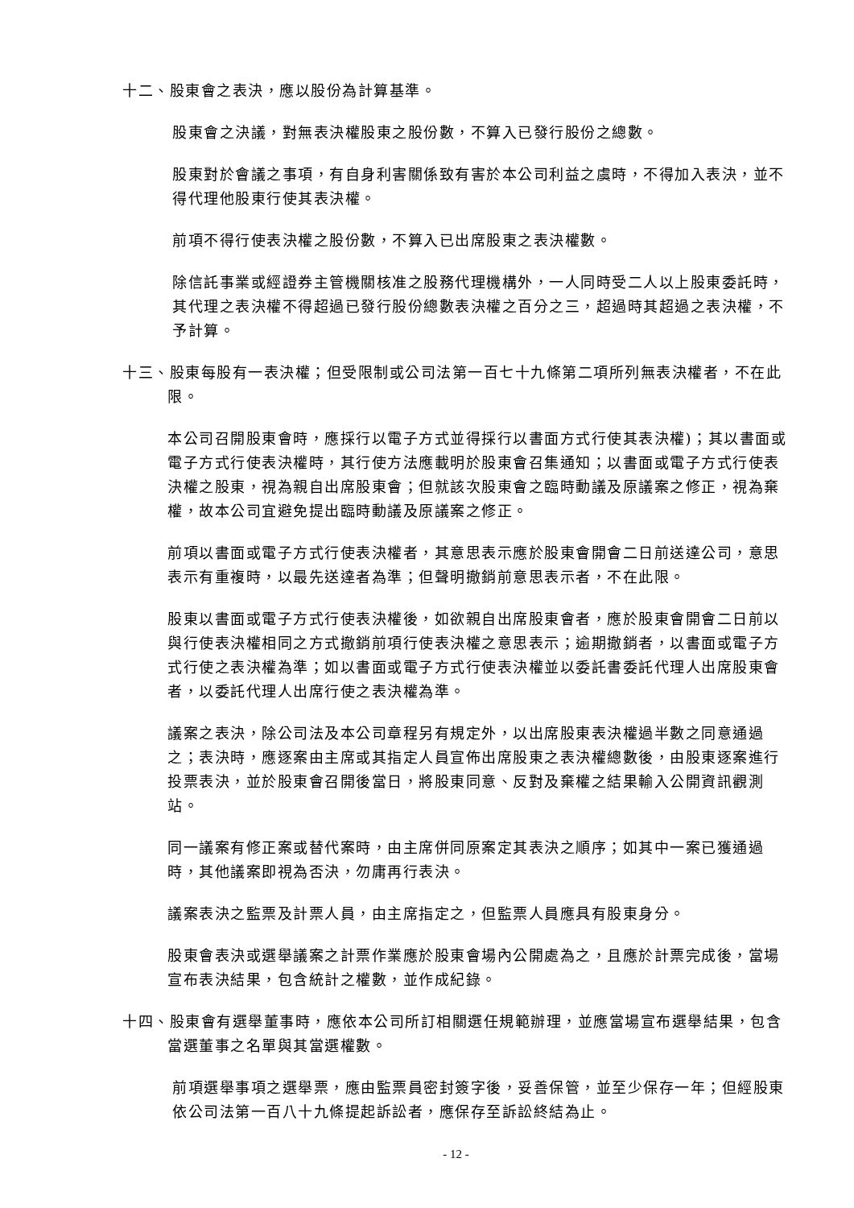十二、股東會之表決，應以股份為計算基準。
股東會之決議，對無表決權股東之股份數，不算入已發行股份之總數。
股東對於會議之事項，有自身利害關係致有害於本公司利益之虞時，不得加入表決，並不得代理他股東行使其表決權。
前項不得行使表決權之股份數，不算入已出席股東之表決權數。
除信託事業或經證券主管機關核准之股務代理機構外，一人同時受二人以上股東委託時，其代理之表決權不得超過已發行股份總數表決權之百分之三，超過時其超過之表決權，不予計算。
十三、股東每股有一表決權；但受限制或公司法第一百七十九條第二項所列無表決權者，不在此限。
本公司召開股東會時，應採行以電子方式並得採行以書面方式行使其表決權)；其以書面或電子方式行使表決權時，其行使方法應載明於股東會召集通知；以書面或電子方式行使表決權之股東，視為親自出席股東會；但就該次股東會之臨時動議及原議案之修正，視為棄權，故本公司宜避免提出臨時動議及原議案之修正。
前項以書面或電子方式行使表決權者，其意思表示應於股東會開會二日前送達公司，意思表示有重複時，以最先送達者為準；但聲明撤銷前意思表示者，不在此限。
股東以書面或電子方式行使表決權後，如欲親自出席股東會者，應於股東會開會二日前以與行使表決權相同之方式撤銷前項行使表決權之意思表示；逾期撤銷者，以書面或電子方式行使之表決權為準；如以書面或電子方式行使表決權並以委託書委託代理人出席股東會者，以委託代理人出席行使之表決權為準。
議案之表決，除公司法及本公司章程另有規定外，以出席股東表決權過半數之同意通過之；表決時，應逐案由主席或其指定人員宣佈出席股東之表決權總數後，由股東逐案進行投票表決，並於股東會召開後當日，將股東同意、反對及棄權之結果輸入公開資訊觀測站。
同一議案有修正案或替代案時，由主席併同原案定其表決之順序；如其中一案已獲通過時，其他議案即視為否決，勿庸再行表決。
議案表決之監票及計票人員，由主席指定之，但監票人員應具有股東身分。
股東會表決或選舉議案之計票作業應於股東會場內公開處為之，且應於計票完成後，當場宣布表決結果，包含統計之權數，並作成紀錄。
十四、股東會有選舉董事時，應依本公司所訂相關選任規範辦理，並應當場宣布選舉結果，包含當選董事之名單與其當選權數。
前項選舉事項之選舉票，應由監票員密封簽字後，妥善保管，並至少保存一年；但經股東依公司法第一百八十九條提起訴訟者，應保存至訴訟終結為止。
- 12 -